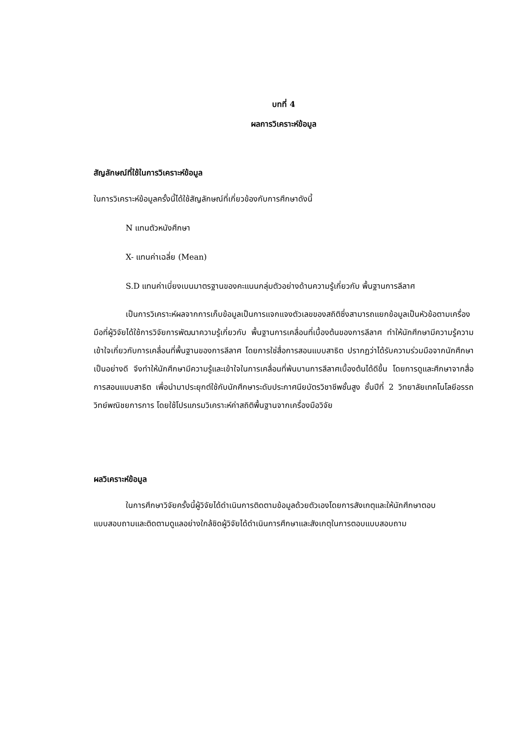บทที่ 4
ผลการวิเคราะห์ข้อมูล
สัญลักษณ์ที่ใช้ในการวิเคราะห์ข้อมูล
ในการวิเคราะห์ข้อมูลครั้งนี้ได้ใช้สัญลักษณ์ที่เกี่ยวข้องกับการศึกษาดังนี้
N แทนตัวหนังศึกษา
X- แทนค่าเฉลี่ย (Mean)
S.D แทนค่าเบี่ยงเบนมาตรฐานของคะแนนกลุ่มตัวอย่างด้านความรู้เกี่ยวกับ พื้นฐานการลีลาศ
เป็นการวิเคราะห์ผลจากการเก็บข้อมูลเป็นการแจกแจงตัวเลขของสถิติซึ่งสามารถแยกข้อมูลเป็นหัวข้อตามเครื่องมือที่ผู้วิจัยได้ใช้การวิจัยการพัฒนาความรู้เกี่ยวกับ พื้นฐานการเคลื่อนที่เบื้องต้นของการลีลาศ ทำให้นักศึกษามีความรู้ความเข้าใจเกี่ยวกับการเคลื่อนที่พื้นฐานของการลีลาศ โดยการใช่สื่อการสอนแบบสาธิต ปรากฏว่าได้รับความร่วมมือจากนักศึกษาเป็นอย่างดี จึงทำให้นักศึกษามีความรู้และเข้าใจในการเคลื่อนที่พ้นบานการลีลาศเบื้องต้นได้ดีขึ้น โดยการดูและศึกษาจากสื่อการสอนแบบสาธิต เพื่อนำมาประยุกต์ใช้กับนักศึกษาระดับประกาศนียบัตรวิชาชีพชั้นสูง ชั้นปีที่ 2 วิทยาลัยเทคโนโลยีอรรถวิทย์พณิชยการการ โดยใช้โปรแกรมวิเคราะห์ค่าสถิติพื้นฐานจากเครื่องมือวิจัย
ผลวิเคราะห์ข้อมูล
ในการศึกษาวิจัยครั้งนี้ผู้วิจัยได้ดำเนินการติดตามข้อมูลด้วยตัวเองโดยการสังเกตุและให้นักศึกษาตอบ แบบสอบถามและติดตามดูแลอย่างใกล้ชิดผู้วิจัยได้ดำเนินการศึกษาและสังเกตุในการตอบแบบสอบถาม